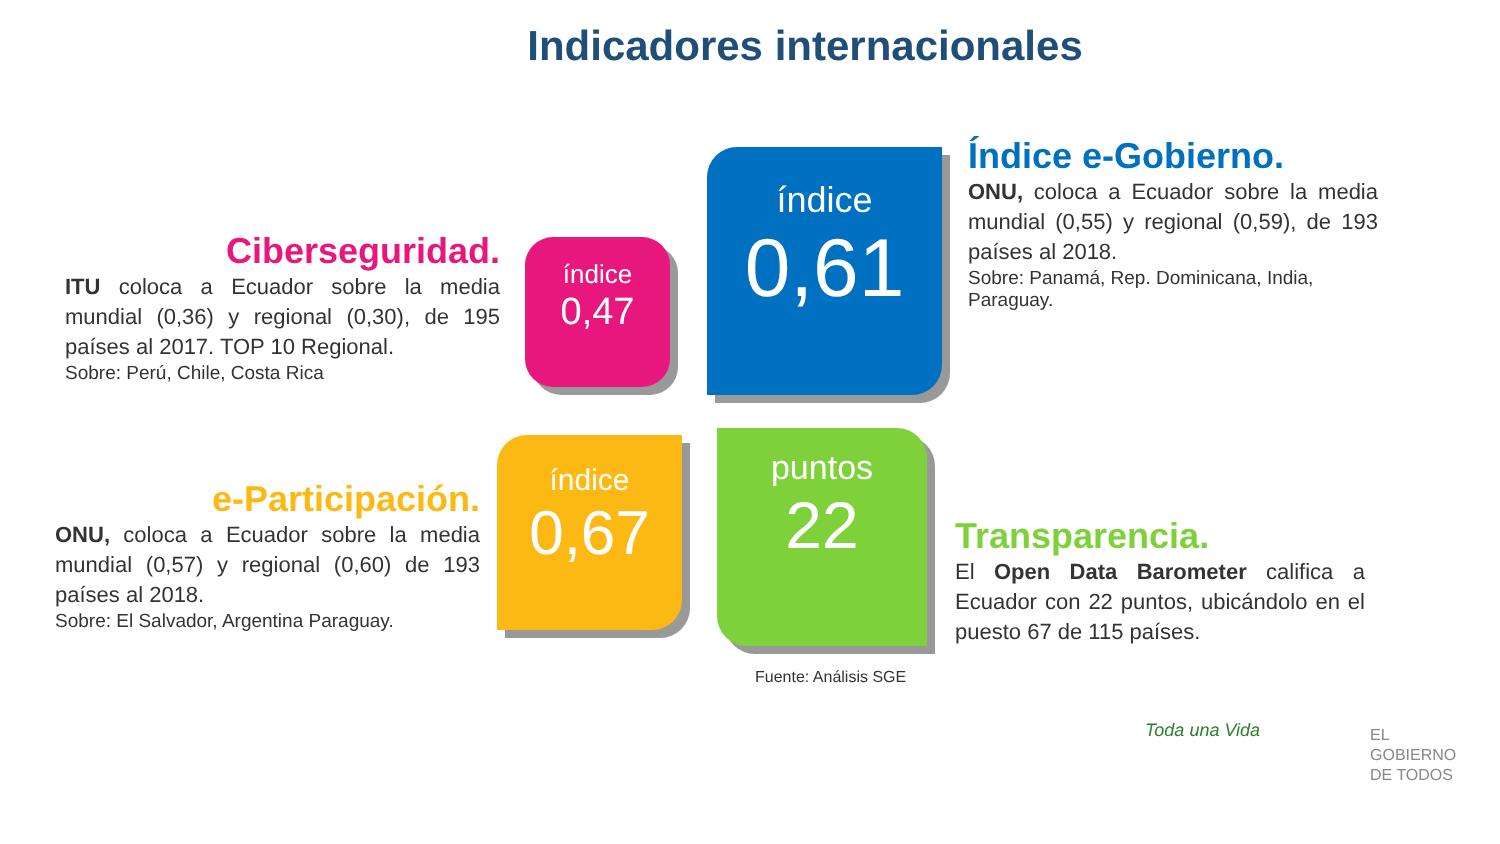Indicadores internacionales
Ciberseguridad.
ITU coloca a Ecuador sobre la media mundial (0,36) y regional (0,30), de 195 países al 2017. TOP 10 Regional.
Sobre: Perú, Chile, Costa Rica
índice
0,47
índice
0,61
Índice e-Gobierno.
ONU, coloca a Ecuador sobre la media mundial (0,55) y regional (0,59), de 193 países al 2018.
Sobre: Panamá, Rep. Dominicana, India, Paraguay.
e-Participación.
ONU, coloca a Ecuador sobre la media mundial (0,57) y regional (0,60) de 193 países al 2018.
Sobre: El Salvador, Argentina Paraguay.
índice
0,67
puntos
22
Transparencia.
El Open Data Barometer califica a Ecuador con 22 puntos, ubicándolo en el puesto 67 de 115 países.
Fuente: Análisis SGE
Toda una Vida
EL
GOBIERNO
DE TODOS